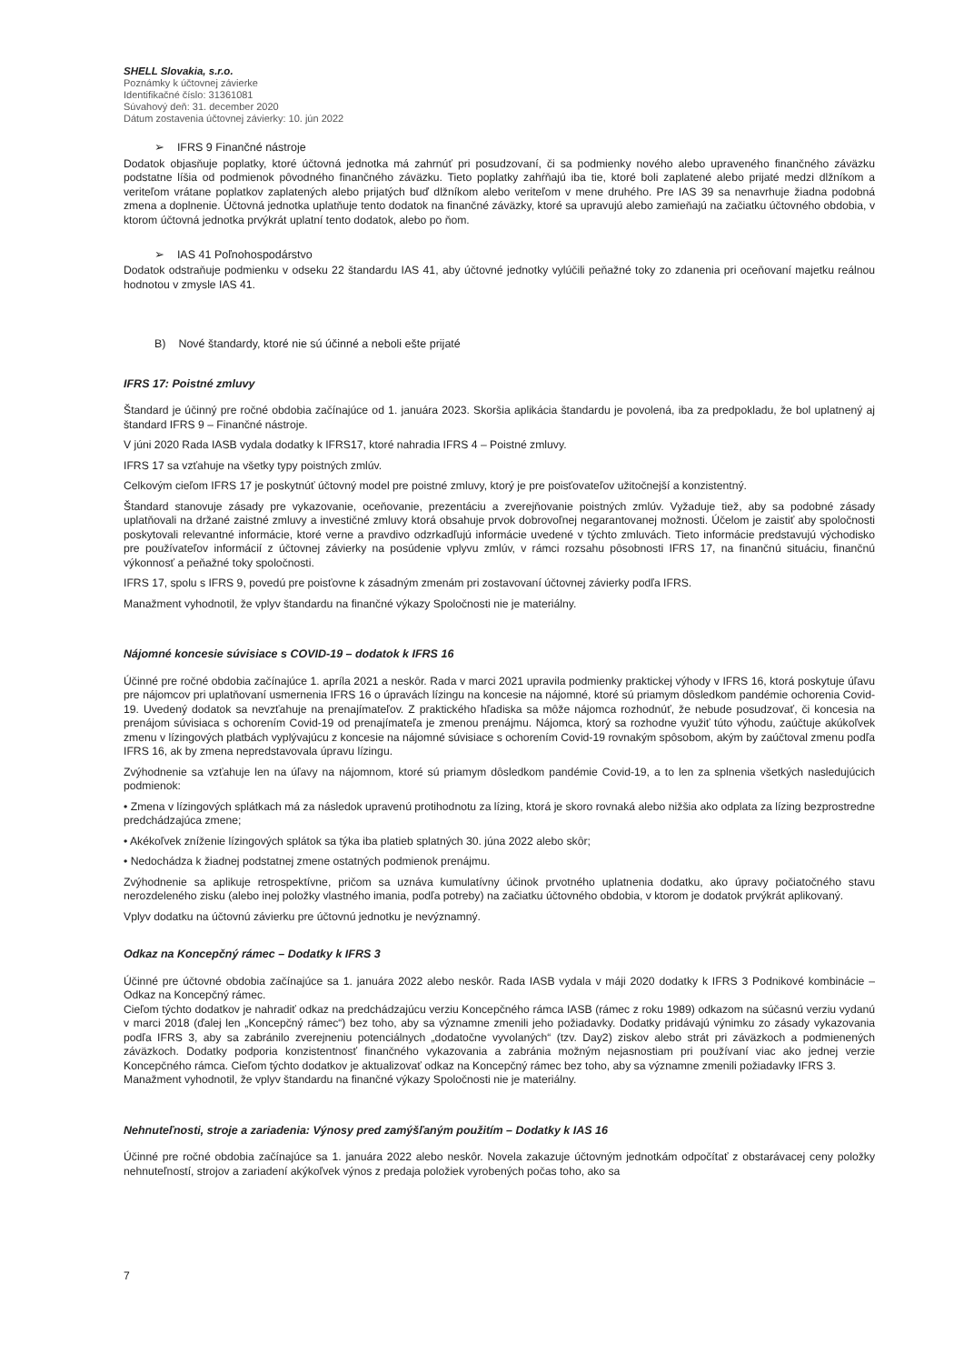SHELL Slovakia, s.r.o.
Poznámky k účtovnej závierke
Identifikačné číslo: 31361081
Súvahový deň: 31. december 2020
Dátum zostavenia účtovnej závierky: 10. jún 2022
➢ IFRS 9 Finančné nástroje
Dodatok objasňuje poplatky, ktoré účtovná jednotka má zahrnúť pri posudzovaní, či sa podmienky nového alebo upraveného finančného záväzku podstatne líšia od podmienok pôvodného finančného záväzku. Tieto poplatky zahŕňajú iba tie, ktoré boli zaplatené alebo prijaté medzi dlžníkom a veriteľom vrátane poplatkov zaplatených alebo prijatých buď dlžníkom alebo veriteľom v mene druhého. Pre IAS 39 sa nenavrhuje žiadna podobná zmena a doplnenie. Účtovná jednotka uplatňuje tento dodatok na finančné záväzky, ktoré sa upravujú alebo zamieňajú na začiatku účtovného obdobia, v ktorom účtovná jednotka prvýkrát uplatní tento dodatok, alebo po ňom.
➢ IAS 41 Poľnohospodárstvo
Dodatok odstraňuje podmienku v odseku 22 štandardu IAS 41, aby účtovné jednotky vylúčili peňažné toky zo zdanenia pri oceňovaní majetku reálnou hodnotou v zmysle IAS 41.
B) Nové štandardy, ktoré nie sú účinné a neboli ešte prijaté
IFRS 17: Poistné zmluvy
Štandard je účinný pre ročné obdobia začínajúce od 1. januára 2023. Skoršia aplikácia štandardu je povolená, iba za predpokladu, že bol uplatnený aj štandard IFRS 9 – Finančné nástroje.
V júni 2020 Rada IASB vydala dodatky k IFRS17, ktoré nahradia IFRS 4 – Poistné zmluvy.
IFRS 17 sa vzťahuje na všetky typy poistných zmlúv.
Celkovým cieľom IFRS 17 je poskytnúť účtovný model pre poistné zmluvy, ktorý je pre poisťovateľov užitočnejší a konzistentný.
Štandard stanovuje zásady pre vykazovanie, oceňovanie, prezentáciu a zverejňovanie poistných zmlúv. Vyžaduje tiež, aby sa podobné zásady uplatňovali na držané zaistné zmluvy a investičné zmluvy ktorá obsahuje prvok dobrovoľnej negarantovanej možnosti. Účelom je zaistiť aby spoločnosti poskytovali relevantné informácie, ktoré verne a pravdivo odzrkadľujú informácie uvedené v týchto zmluvách. Tieto informácie predstavujú východisko pre používateľov informácií z účtovnej závierky na posúdenie vplyvu zmlúv, v rámci rozsahu pôsobnosti IFRS 17, na finančnú situáciu, finančnú výkonnosť a peňažné toky spoločnosti.
IFRS 17, spolu s IFRS 9, povedú pre poisťovne k zásadným zmenám pri zostavovaní účtovnej závierky podľa IFRS.
Manažment vyhodnotil, že vplyv štandardu na finančné výkazy Spoločnosti nie je materiálny.
Nájomné koncesie súvisiace s COVID-19 – dodatok k IFRS 16
Účinné pre ročné obdobia začínajúce 1. apríla 2021 a neskôr. Rada v marci 2021 upravila podmienky praktickej výhody v IFRS 16, ktorá poskytuje úľavu pre nájomcov pri uplatňovaní usmernenia IFRS 16 o úpravách lízingu na koncesie na nájomné, ktoré sú priamym dôsledkom pandémie ochorenia Covid-19. Uvedený dodatok sa nevzťahuje na prenajímateľov. Z praktického hľadiska sa môže nájomca rozhodnúť, že nebude posudzovať, či koncesia na prenájom súvisiaca s ochorením Covid-19 od prenajímateľa je zmenou prenájmu. Nájomca, ktorý sa rozhodne využiť túto výhodu, zaúčtuje akúkoľvek zmenu v lízingových platbách vyplývajúcu z koncesie na nájomné súvisiace s ochorením Covid-19 rovnakým spôsobom, akým by zaúčtoval zmenu podľa IFRS 16, ak by zmena nepredstavovala úpravu lízingu.
Zvýhodnenie sa vzťahuje len na úľavy na nájomnom, ktoré sú priamym dôsledkom pandémie Covid-19, a to len za splnenia všetkých nasledujúcich podmienok:
• Zmena v lízingových splátkach má za následok upravenú protihodnotu za lízing, ktorá je skoro rovnaká alebo nižšia ako odplata za lízing bezprostredne predchádzajúca zmene;
• Akékoľvek zníženie lízingových splátok sa týka iba platieb splatných 30. júna 2022 alebo skôr;
• Nedochádza k žiadnej podstatnej zmene ostatných podmienok prenájmu.
Zvýhodnenie sa aplikuje retrospektívne, pričom sa uznáva kumulatívny účinok prvotného uplatnenia dodatku, ako úpravy počiatočného stavu nerozdeleného zisku (alebo inej položky vlastného imania, podľa potreby) na začiatku účtovného obdobia, v ktorom je dodatok prvýkrát aplikovaný.
Vplyv dodatku na účtovnú závierku pre účtovnú jednotku je nevýznamný.
Odkaz na Koncepčný rámec – Dodatky k IFRS 3
Účinné pre účtovné obdobia začínajúce sa 1. januára 2022 alebo neskôr. Rada IASB vydala v máji 2020 dodatky k IFRS 3 Podnikové kombinácie – Odkaz na Koncepčný rámec.
Cieľom týchto dodatkov je nahradiť odkaz na predchádzajúcu verziu Koncepčného rámca IASB (rámec z roku 1989) odkazom na súčasnú verziu vydanú v marci 2018 (ďalej len „Koncepčný rámec“) bez toho, aby sa významne zmenili jeho požiadavky. Dodatky pridávajú výnimku zo zásady vykazovania podľa IFRS 3, aby sa zabránilo zverejneniu potenciálnych „dodatočne vyvolaných“ (tzv. Day2) ziskov alebo strát pri záväzkoch a podmienených záväzkoch. Dodatky podporia konzistentnosť finančného vykazovania a zabránia možným nejasnostiam pri používaní viac ako jednej verzie Koncepčného rámca. Cieľom týchto dodatkov je aktualizovať odkaz na Koncepčný rámec bez toho, aby sa významne zmenili požiadavky IFRS 3.
Manažment vyhodnotil, že vplyv štandardu na finančné výkazy Spoločnosti nie je materiálny.
Nehnuteľnosti, stroje a zariadenia: Výnosy pred zamýšľaným použitím – Dodatky k IAS 16
Účinné pre ročné obdobia začínajúce sa 1. januára 2022 alebo neskôr. Novela zakazuje účtovným jednotkám odpočítať z obstarávacej ceny položky nehnuteľností, strojov a zariadení akýkoľvek výnos z predaja položiek vyrobených počas toho, ako sa
7